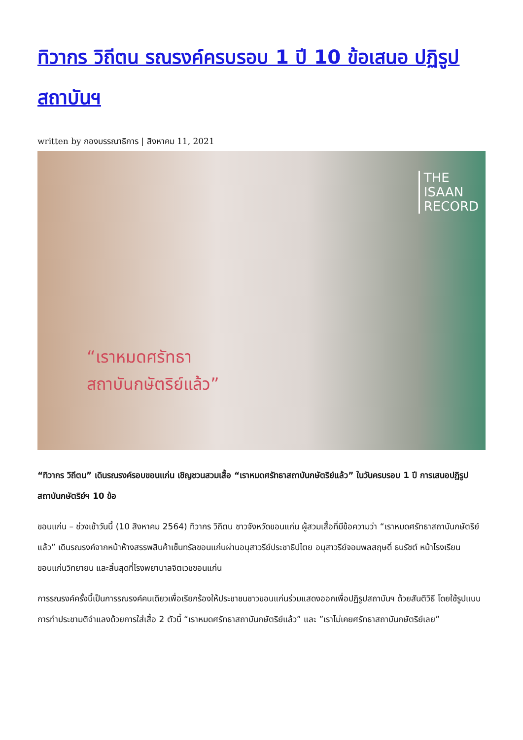ทิวากร วิถีตน รณรงค์ครบรอบ 1 ปี 10 ข้อเสนอ ปฏิรูปสถาบันฯ
written by กองบรรณาธิการ | สิงหาคม 11, 2021
THE
ISAAN
RECORD
“เราหมดศรัทธา
สถาบันกษัตริย์แล้ว”
“ทิวากร วิถีตน” เดินรณรงค์รอบขอนแก่น เชิญชวนสวมเสื้อ “เราหมดศรัทธาสถาบันกษัตริย์แล้ว” ในวันครบรอบ 1 ปี การเสนอปฏิรูปสถาบันกษัตริย์ฯ 10 ข้อ
ขอนแก่น – ช่วงเช้าวันนี้ (10 สิงหาคม 2564) ทิวากร วิถีตน ชาวจังหวัดขอนแก่น ผู้สวมเสื้อที่มีข้อความว่า “เราหมดศรัทธาสถาบันกษัตริย์แล้ว” เดินรณรงค์จากหน้าห้างสรรพสินค้าเซ็นทรัลขอนแก่นผ่านอนุสาวรีย์ประชาธิปไตย อนุสาวรีย์จอมพลสฤษดิ์ ธนรัชต์ หน้าโรงเรียนขอนแก่นวิทยายน และสิ้นสุดที่โรงพยาบาลจิตเวชขอนแก่น
การรณรงค์ครั้งนี้เป็นการรณรงค์คนเดียวเพื่อเรียกร้องให้ประชาชนชาวขอนแก่นร่วมแสดงออกเพื่อปฏิรูปสถาบันฯ ด้วยสันติวิธี โดยใช้รูปแบบการทำประชามติจำแลงด้วยการใส่เสื้อ 2 ตัวนี้ “เราหมดศรัทธาสถาบันกษัตริย์แล้ว” และ ”เราไม่เคยศรัทธาสถาบันกษัตริย์เลย”